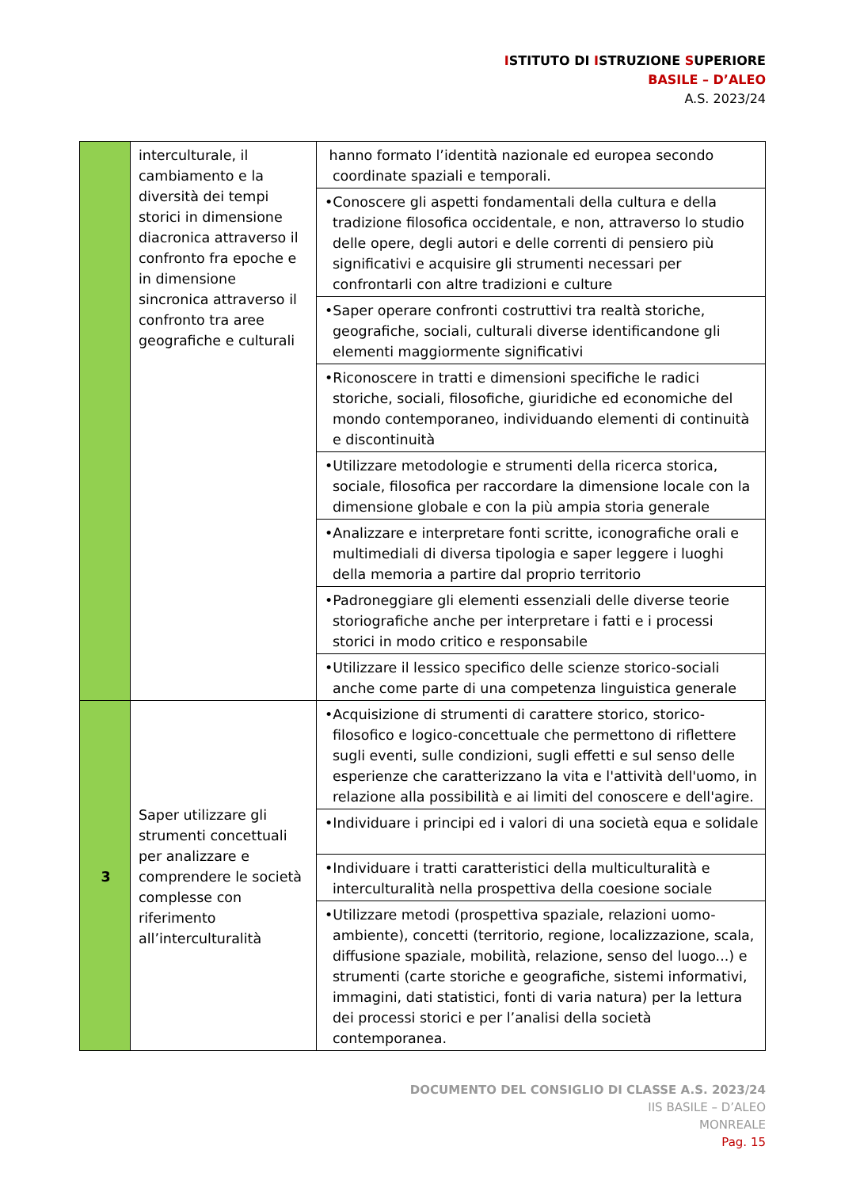ISTITUTO DI ISTRUZIONE SUPERIORE
BASILE – D’ALEO
A.S. 2023/24
| | interculturale, il cambiamento e la diversità dei tempi storici in dimensione diacronica attraverso il confronto fra epoche e in dimensione sincronica attraverso il confronto tra aree geografiche e culturali | hanno formato l’identità nazionale ed europea secondo coordinate spaziali e temporali. |
| | | •Conoscere gli aspetti fondamentali della cultura e della tradizione filosofica occidentale, e non, attraverso lo studio delle opere, degli autori e delle correnti di pensiero più significativi e acquisire gli strumenti necessari per confrontarli con altre tradizioni e culture |
| | | •Saper operare confronti costruttivi tra realtà storiche, geografiche, sociali, culturali diverse identificandone gli elementi maggiormente significativi |
| | | •Riconoscere in tratti e dimensioni specifiche le radici storiche, sociali, filosofiche, giuridiche ed economiche del mondo contemporaneo, individuando elementi di continuità e discontinuità |
| | | •Utilizzare metodologie e strumenti della ricerca storica, sociale, filosofica per raccordare la dimensione locale con la dimensione globale e con la più ampia storia generale |
| | | •Analizzare e interpretare fonti scritte, iconografiche orali e multimediali di diversa tipologia e saper leggere i luoghi della memoria a partire dal proprio territorio |
| | | •Padroneggiare gli elementi essenziali delle diverse teorie storiografiche anche per interpretare i fatti e i processi storici in modo critico e responsabile |
| | | •Utilizzare il lessico specifico delle scienze storico-sociali anche come parte di una competenza linguistica generale |
| 3 | Saper utilizzare gli strumenti concettuali per analizzare e comprendere le società complesse con riferimento all’interculturalità | •Acquisizione di strumenti di carattere storico, storico-filosofico e logico-concettuale che permettono di riflettere sugli eventi, sulle condizioni, sugli effetti e sul senso delle esperienze che caratterizzano la vita e l'attività dell'uomo, in relazione alla possibilità e ai limiti del conoscere e dell'agire. |
| | | •Individuare i principi ed i valori di una società equa e solidale |
| | | •Individuare i tratti caratteristici della multiculturalità e interculturalità nella prospettiva della coesione sociale |
| | | •Utilizzare metodi (prospettiva spaziale, relazioni uomo-ambiente), concetti (territorio, regione, localizzazione, scala, diffusione spaziale, mobilità, relazione, senso del luogo...) e strumenti (carte storiche e geografiche, sistemi informativi, immagini, dati statistici, fonti di varia natura) per la lettura dei processi storici e per l’analisi della società contemporanea. |
DOCUMENTO DEL CONSIGLIO DI CLASSE A.S. 2023/24
IIS BASILE – D’ALEO
MONREALE
Pag. 15